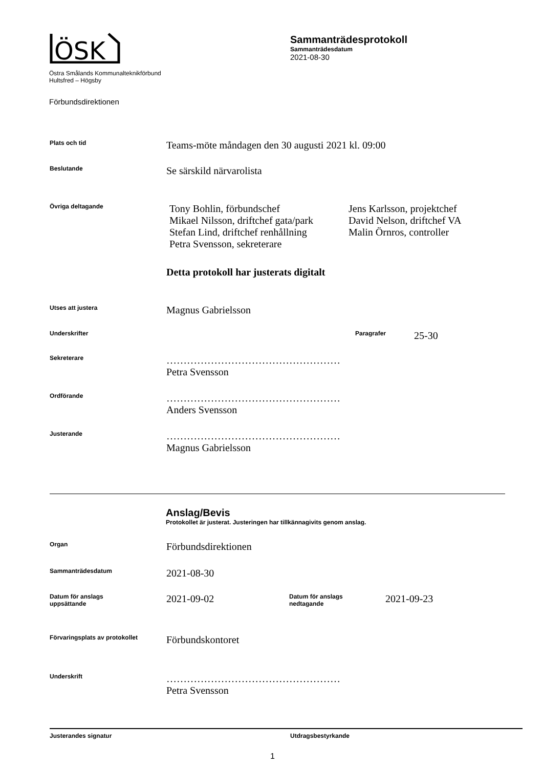ÖSK
Östra Smålands Kommunalteknikförbund
Hultsfred – Högsby
Förbundsdirektionen
Sammanträdesprotokoll
Sammanträdesdatum
2021-08-30
Plats och tid
Teams-möte måndagen den 30 augusti 2021 kl. 09:00
Beslutande
Se särskild närvarolista
Övriga deltagande
Tony Bohlin, förbundschef
Mikael Nilsson, driftchef gata/park
Stefan Lind, driftchef renhållning
Petra Svensson, sekreterare
Jens Karlsson, projektchef
David Nelson, driftchef VA
Malin Örnros, controller
Detta protokoll har justerats digitalt
Utses att justera
Magnus Gabrielsson
Underskrifter Paragrafer
25-30
Sekreterare
……………………………………………
Petra Svensson
Ordförande
……………………………………………
Anders Svensson
Justerande
……………………………………………
Magnus Gabrielsson
Anslag/Bevis
Protokollet är justerat. Justeringen har tillkännagivits genom anslag.
Organ
Förbundsdirektionen
Sammanträdesdatum
2021-08-30
Datum för anslags
uppsättande
2021-09-02
Datum för anslags
nedtagande
2021-09-23
Förvaringsplats av protokollet
Förbundskontoret
Underskrift
……………………………………………
Petra Svensson
Justerandes signatur Utdragsbestyrkande
1